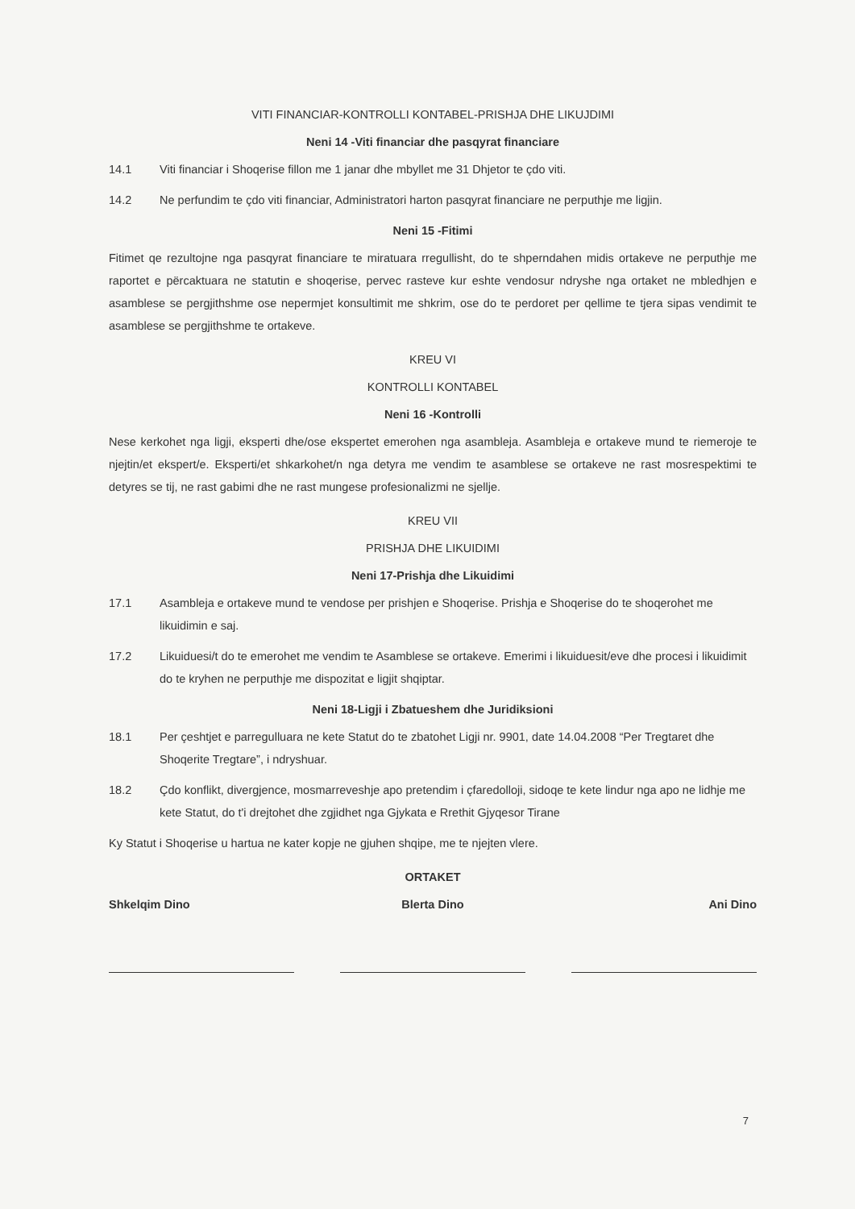VITI FINANCIAR-KONTROLLI KONTABEL-PRISHJA DHE LIKUJDIMI
Neni 14 -Viti financiar dhe pasqyrat financiare
14.1 Viti financiar i Shoqerise fillon me 1 janar dhe mbyllet me 31 Dhjetor te çdo viti.
14.2 Ne perfundim te çdo viti financiar, Administratori harton pasqyrat financiare ne perputhje me ligjin.
Neni 15 -Fitimi
Fitimet qe rezultojne nga pasqyrat financiare te miratuara rregullisht, do te shperndahen midis ortakeve ne perputhje me raportet e përcaktuara ne statutin e shoqerise, pervec rasteve kur eshte vendosur ndryshe nga ortaket ne mbledhjen e asamblese se pergjithshme ose nepermjet konsultimit me shkrim, ose do te perdoret per qellime te tjera sipas vendimit te asamblese se pergjithshme te ortakeve.
KREU VI
KONTROLLI KONTABEL
Neni 16 -Kontrolli
Nese kerkohet nga ligji, eksperti dhe/ose ekspertet emerohen nga asambleja. Asambleja e ortakeve mund te riemeroje te njejtin/et ekspert/e. Eksperti/et shkarkohet/n nga detyra me vendim te asamblese se ortakeve ne rast mosrespektimi te detyres se tij, ne rast gabimi dhe ne rast mungese profesionalizmi ne sjellje.
KREU VII
PRISHJA DHE LIKUIDIMI
Neni 17-Prishja dhe Likuidimi
17.1 Asambleja e ortakeve mund te vendose per prishjen e Shoqerise. Prishja e Shoqerise do te shoqerohet me likuidimin e saj.
17.2 Likuiduesi/t do te emerohet me vendim te Asamblese se ortakeve. Emerimi i likuiduesit/eve dhe procesi i likuidimit do te kryhen ne perputhje me dispozitat e ligjit shqiptar.
Neni 18-Ligji i Zbatueshem dhe Juridiksioni
18.1 Per çeshtjet e parregulluara ne kete Statut do te zbatohet Ligji nr. 9901, date 14.04.2008 “Per Tregtaret dhe Shoqerite Tregtare”, i ndryshuar.
18.2 Çdo konflikt, divergjence, mosmarreveshje apo pretendim i çfaredolloji, sidoqe te kete lindur nga apo ne lidhje me kete Statut, do t'i drejtohet dhe zgjidhet nga Gjykata e Rrethit Gjyqesor Tirane
Ky Statut i Shoqerise u hartua ne kater kopje ne gjuhen shqipe, me te njejten vlere.
ORTAKET
Shkelqim Dino Blerta Dino Ani Dino
7